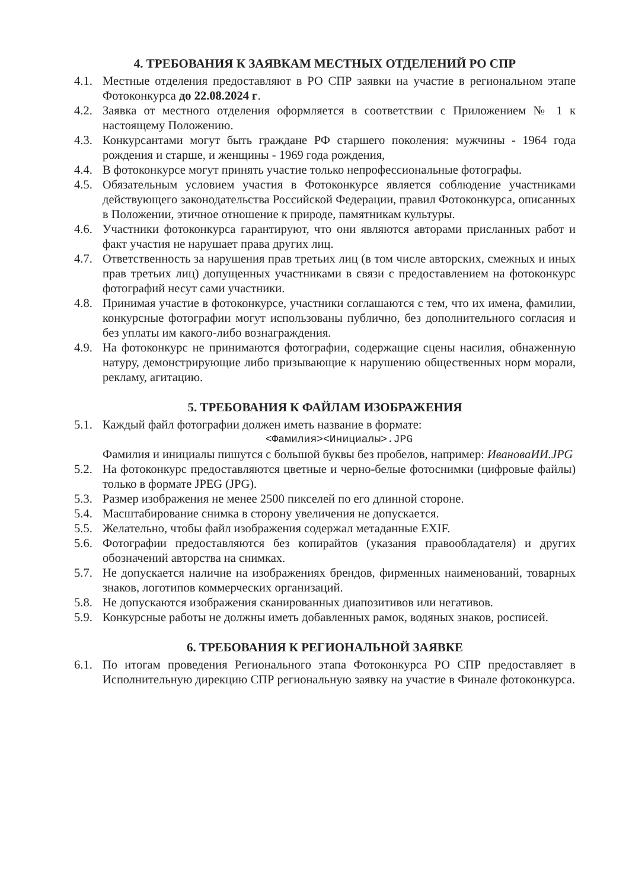4. ТРЕБОВАНИЯ К ЗАЯВКАМ МЕСТНЫХ ОТДЕЛЕНИЙ РО СПР
4.1. Местные отделения предоставляют в РО СПР заявки на участие в региональном этапе Фотоконкурса до 22.08.2024 г.
4.2. Заявка от местного отделения оформляется в соответствии с Приложением № 1 к настоящему Положению.
4.3. Конкурсантами могут быть граждане РФ старшего поколения: мужчины - 1964 года рождения и старше, и женщины - 1969 года рождения,
4.4. В фотоконкурсе могут принять участие только непрофессиональные фотографы.
4.5. Обязательным условием участия в Фотоконкурсе является соблюдение участниками действующего законодательства Российской Федерации, правил Фотоконкурса, описанных в Положении, этичное отношение к природе, памятникам культуры.
4.6. Участники фотоконкурса гарантируют, что они являются авторами присланных работ и факт участия не нарушает права других лиц.
4.7. Ответственность за нарушения прав третьих лиц (в том числе авторских, смежных и иных прав третьих лиц) допущенных участниками в связи с предоставлением на фотоконкурс фотографий несут сами участники.
4.8. Принимая участие в фотоконкурсе, участники соглашаются с тем, что их имена, фамилии, конкурсные фотографии могут использованы публично, без дополнительного согласия и без уплаты им какого-либо вознаграждения.
4.9. На фотоконкурс не принимаются фотографии, содержащие сцены насилия, обнаженную натуру, демонстрирующие либо призывающие к нарушению общественных норм морали, рекламу, агитацию.
5. ТРЕБОВАНИЯ К ФАЙЛАМ ИЗОБРАЖЕНИЯ
5.1. Каждый файл фотографии должен иметь название в формате:
<Фамилия><Инициалы>.JPG
Фамилия и инициалы пишутся с большой буквы без пробелов, например: ИвановаИИ.JPG
5.2. На фотоконкурс предоставляются цветные и черно-белые фотоснимки (цифровые файлы) только в формате JPEG (JPG).
5.3. Размер изображения не менее 2500 пикселей по его длинной стороне.
5.4. Масштабирование снимка в сторону увеличения не допускается.
5.5. Желательно, чтобы файл изображения содержал метаданные EXIF.
5.6. Фотографии предоставляются без копирайтов (указания правообладателя) и других обозначений авторства на снимках.
5.7. Не допускается наличие на изображениях брендов, фирменных наименований, товарных знаков, логотипов коммерческих организаций.
5.8. Не допускаются изображения сканированных диапозитивов или негативов.
5.9. Конкурсные работы не должны иметь добавленных рамок, водяных знаков, росписей.
6. ТРЕБОВАНИЯ К РЕГИОНАЛЬНОЙ ЗАЯВКЕ
6.1. По итогам проведения Регионального этапа Фотоконкурса РО СПР предоставляет в Исполнительную дирекцию СПР региональную заявку на участие в Финале фотоконкурса.